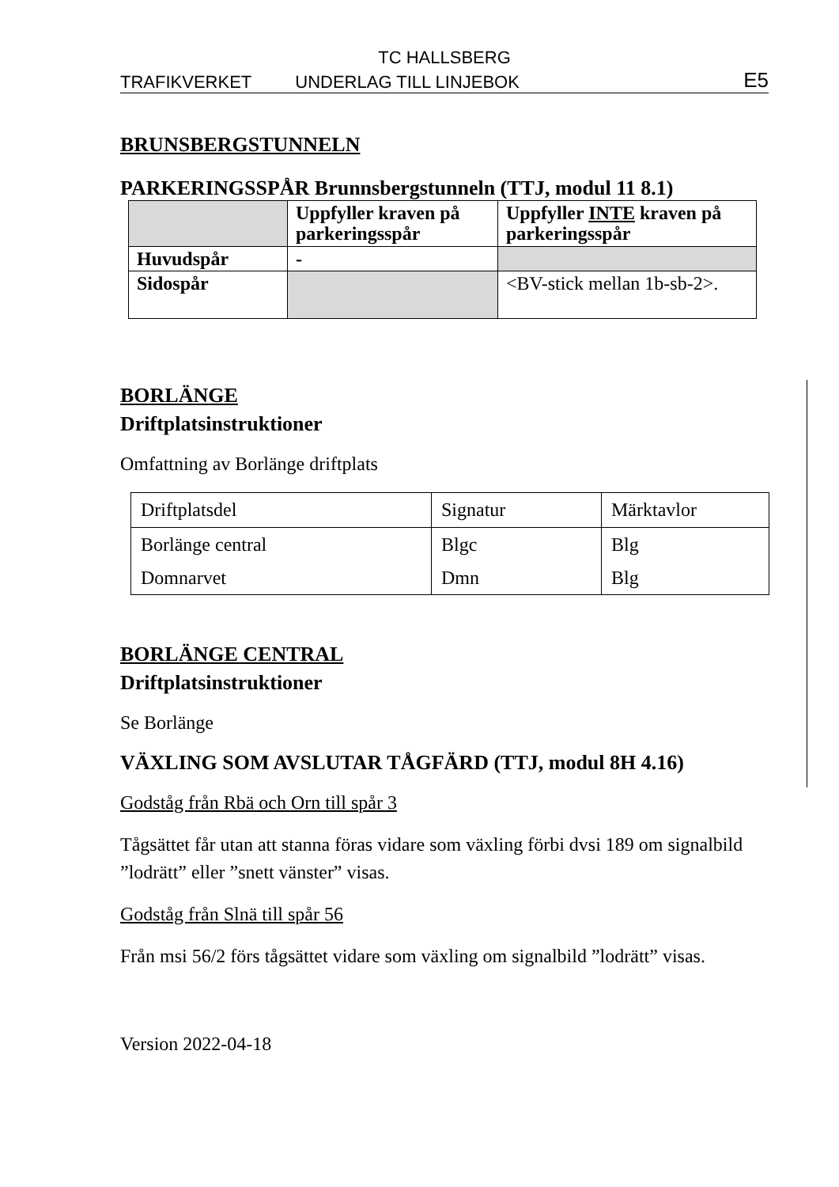TC HALLSBERG
TRAFIKVERKET UNDERLAG TILL LINJEBOK E5
BRUNSBERGSTUNNELN
PARKERINGSSPÅR Brunnsbergstunneln (TTJ, modul 11 8.1)
| | Uppfyller kraven på parkeringsspår | Uppfyller INTE kraven på parkeringsspår |
| --- | --- | --- |
| Huvudspår | - | |
| Sidospår | | <BV-stick mellan 1b-sb-2>. |
BORLÄNGE
Driftplatsinstruktioner
Omfattning av Borlänge driftplats
| Driftplatsdel | Signatur | Märktavlor |
| Borlänge central | Blgc | Blg |
| Domnarvet | Dmn | Blg |
BORLÄNGE CENTRAL
Driftplatsinstruktioner
Se Borlänge
VÄXLING SOM AVSLUTAR TÅGFÄRD (TTJ, modul 8H 4.16)
Godståg från Rbä och Orn till spår 3
Tågsättet får utan att stanna föras vidare som växling förbi dvsi 189 om signalbild ”lodrätt” eller ”snett vänster” visas.
Godståg från Slnä till spår 56
Från msi 56/2 förs tågsättet vidare som växling om signalbild ”lodrätt” visas.
Version 2022-04-18